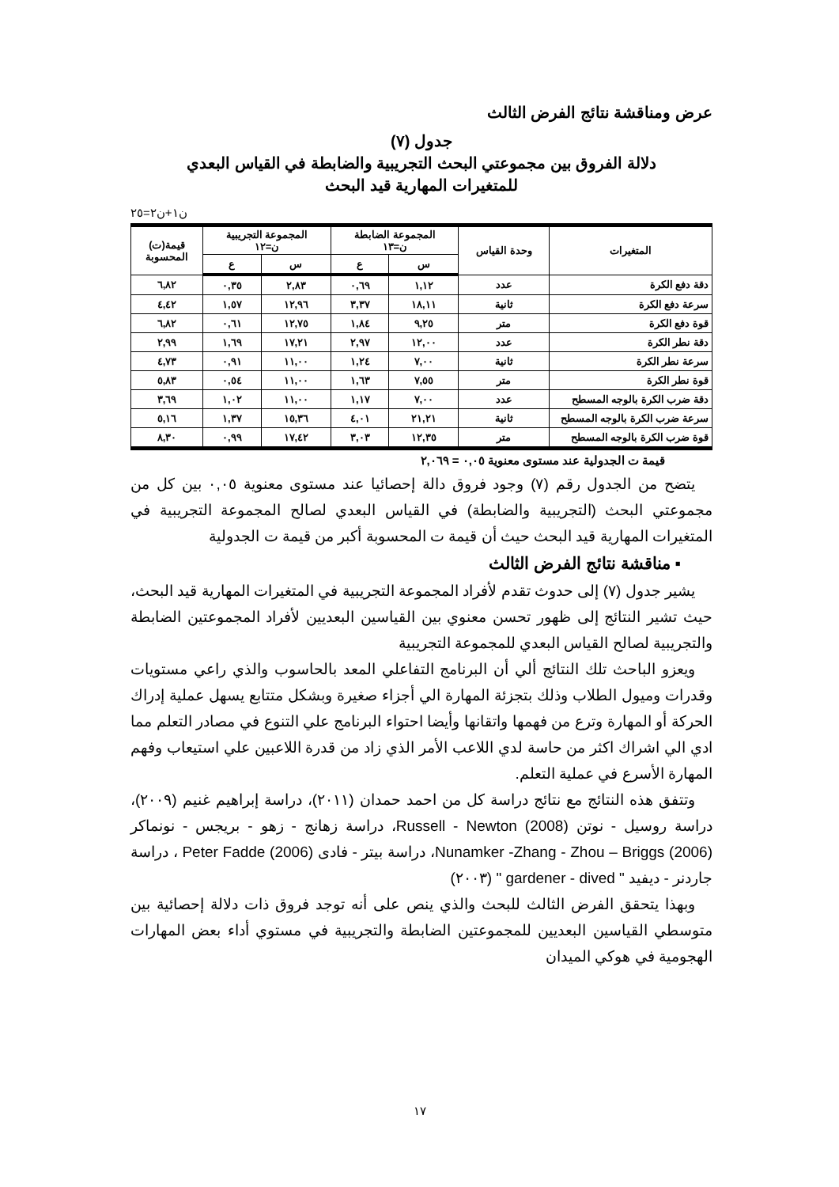عرض ومناقشة نتائج الفرض الثالث
جدول (٧)
دلالة الفروق بين مجموعتي البحث التجريبية والضابطة في القياس البعدي
للمتغيرات المهارية قيد البحث
ن١+ن٢=٢٥
| المتغيرات | وحدة القياس | المجموعة الضابطة ن=١٣ | | المجموعة التجريبية ن=١٢ | | قيمة(ت) المحسوبة |
| --- | --- | --- | --- | --- | --- | --- |
| | | س | ع | س | ع | |
| دقة دفع الكرة | عدد | ١,١٢ | ٠,٦٩ | ٢,٨٣ | ٠,٣٥ | ٦,٨٢ |
| سرعة دفع الكرة | ثانية | ١٨,١١ | ٣,٣٧ | ١٢,٩٦ | ١,٥٧ | ٤,٤٢ |
| قوة دفع الكرة | متر | ٩,٢٥ | ١,٨٤ | ١٢,٧٥ | ٠,٦١ | ٦,٨٢ |
| دقة نطر الكرة | عدد | ١٢,٠٠ | ٢,٩٧ | ١٧,٢١ | ١,٦٩ | ٢,٩٩ |
| سرعة نطر الكرة | ثانية | ٧,٠٠ | ١,٢٤ | ١١,٠٠ | ٠,٩١ | ٤,٧٣ |
| قوة نطر الكرة | متر | ٧,٥٥ | ١,٦٣ | ١١,٠٠ | ٠,٥٤ | ٥,٨٣ |
| دقة ضرب الكرة بالوجه المسطح | عدد | ٧,٠٠ | ١,١٧ | ١١,٠٠ | ١,٠٢ | ٣,٦٩ |
| سرعة ضرب الكرة بالوجه المسطح | ثانية | ٢١,٢١ | ٤,٠١ | ١٥,٣٦ | ١,٣٧ | ٥,١٦ |
| قوة ضرب الكرة بالوجه المسطح | متر | ١٢,٣٥ | ٣,٠٣ | ١٧,٤٢ | ٠,٩٩ | ٨,٣٠ |
قيمة ت الجدولية عند مستوى معنوية ٠,٠٥ = ٢,٠٦٩
يتضح من الجدول رقم (٧) وجود فروق دالة إحصائيا عند مستوى معنوية ٠,٠٥ بين كل من مجموعتي البحث (التجريبية والضابطة) في القياس البعدي لصالح المجموعة التجريبية في المتغيرات المهارية قيد البحث حيث أن قيمة ت المحسوبة أكبر من قيمة ت الجدولية
▪ مناقشة نتائج الفرض الثالث
يشير جدول (٧) إلى حدوث تقدم لأفراد المجموعة التجريبية في المتغيرات المهارية قيد البحث، حيث تشير النتائج إلى ظهور تحسن معنوي بين القياسين البعديين لأفراد المجموعتين الضابطة والتجريبية لصالح القياس البعدي للمجموعة التجريبية
ويعزو الباحث تلك النتائج ألي أن البرنامج التفاعلي المعد بالحاسوب والذي راعي مستويات وقدرات وميول الطلاب وذلك بتجزئة المهارة الي أجزاء صغيرة وبشكل متتابع يسهل عملية إدراك الحركة أو المهارة وترع من فهمها واتقانها وأيضا احتواء البرنامج علي التنوع في مصادر التعلم مما ادي الي اشراك اكثر من حاسة لدي اللاعب الأمر الذي زاد من قدرة اللاعبين علي استيعاب وفهم المهارة الأسرع في عملية التعلم.
وتتفق هذه النتائج مع نتائج دراسة كل من احمد حمدان (٢٠١١)، دراسة إبراهيم غنيم (٢٠٠٩)، دراسة روسيل - نوتن Russell - Newton (2008)، دراسة زهانج - زهو - بريجس - نونماكر Nunamker -Zhang - Zhou – Briggs (2006)، دراسة بيتر - فادى Peter Fadde (2006) ، دراسة جاردنر - ديفيد " gardener - dived " (٢٠٠٣)
وبهذا يتحقق الفرض الثالث للبحث والذي ينص على أنه توجد فروق ذات دلالة إحصائية بين متوسطي القياسين البعديين للمجموعتين الضابطة والتجريبية في مستوي أداء بعض المهارات الهجومية في هوكي الميدان
١٧